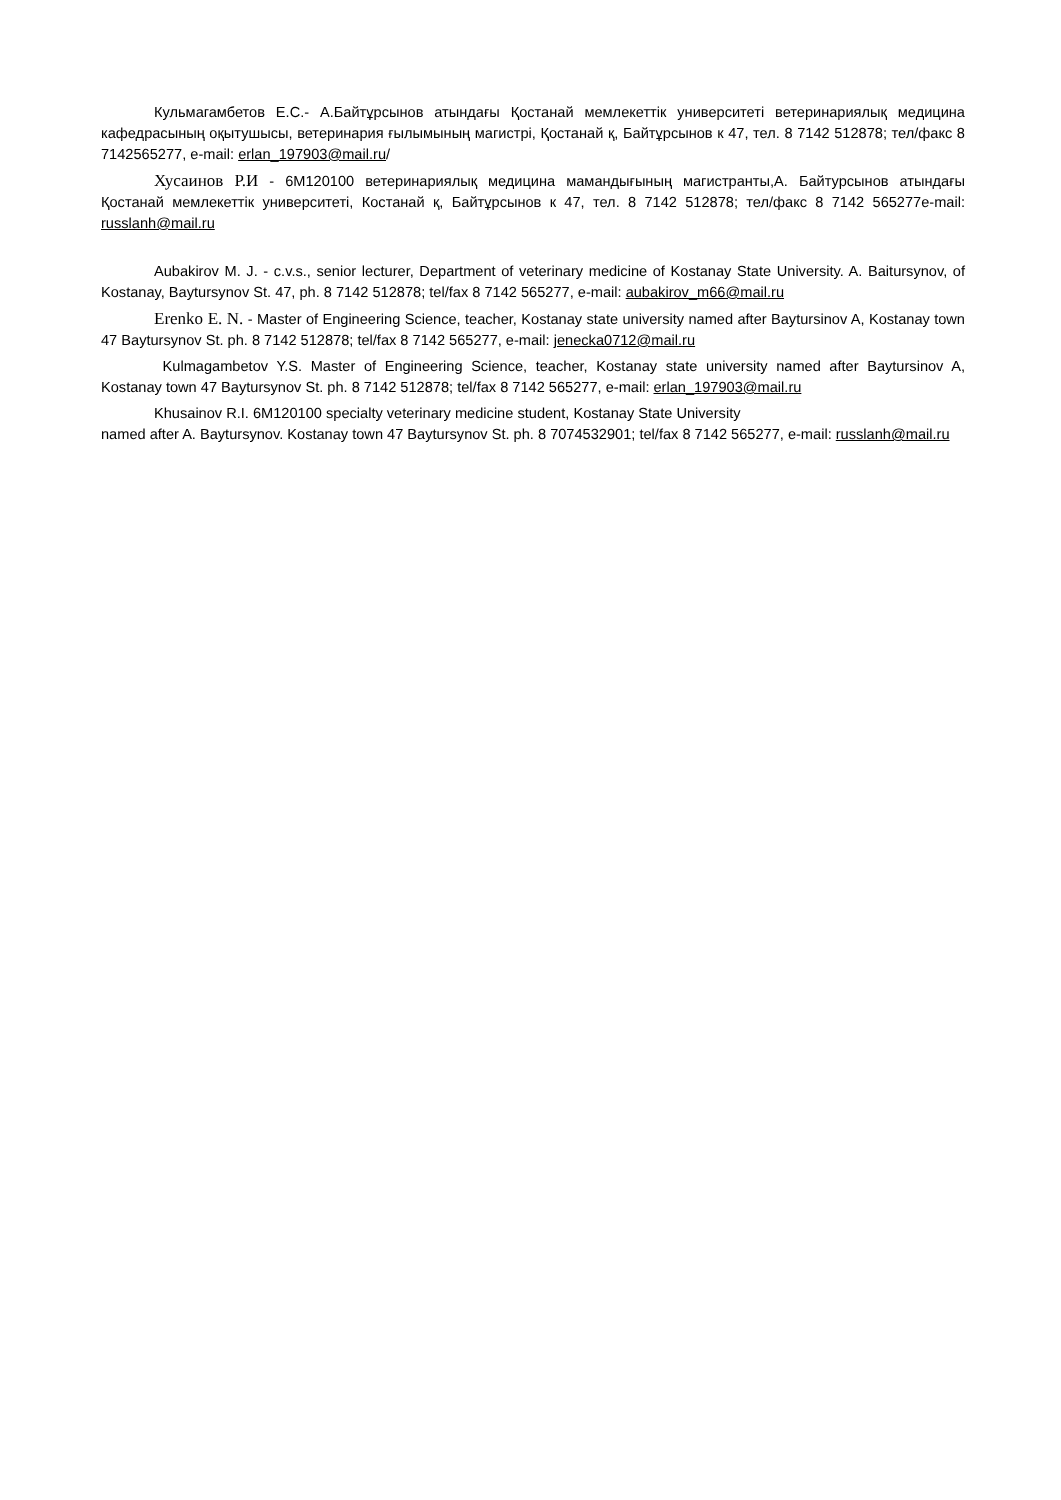Кульмагамбетов Е.С.- А.Байтұрсынов атындағы Қостанай мемлекеттік университеті ветеринариялық медицина кафедрасының оқытушысы, ветеринария ғылымының магистрі, Қостанай қ, Байтұрсынов к 47, тел. 8 7142 512878; тел/факс 8 7142565277, e-mail: erlan_197903@mail.ru/
Хусаинов Р.И - 6М120100 ветеринариялық медицина мамандығының магистранты,А. Байтурсынов атындағы Қостанай мемлекеттік университеті, Костанай қ, Байтұрсынов к 47, тел. 8 7142 512878; тел/факс 8 7142 565277e-mail: russlanh@mail.ru
Aubakirov M. J. - c.v.s., senior lecturer, Department of veterinary medicine of Kostanay State University. A. Baitursynov, of Kostanay, Baytursynov St. 47, ph. 8 7142 512878; tel/fax 8 7142 565277, e-mail: aubakirov_m66@mail.ru
Erenko E. N. - Master of Engineering Science, teacher, Kostanay state university named after Baytursinov A, Kostanay town 47 Baytursynov St. ph. 8 7142 512878; tel/fax 8 7142 565277, e-mail: jenecka0712@mail.ru
Kulmagambetov Y.S. Master of Engineering Science, teacher, Kostanay state university named after Baytursinov A, Kostanay town 47 Baytursynov St. ph. 8 7142 512878; tel/fax 8 7142 565277, e-mail: erlan_197903@mail.ru
Khusainov R.I. 6M120100 specialty veterinary medicine student, Kostanay State University
named after A. Baytursynov. Kostanay town 47 Baytursynov St. ph. 8 7074532901; tel/fax 8 7142 565277, e-mail: russlanh@mail.ru